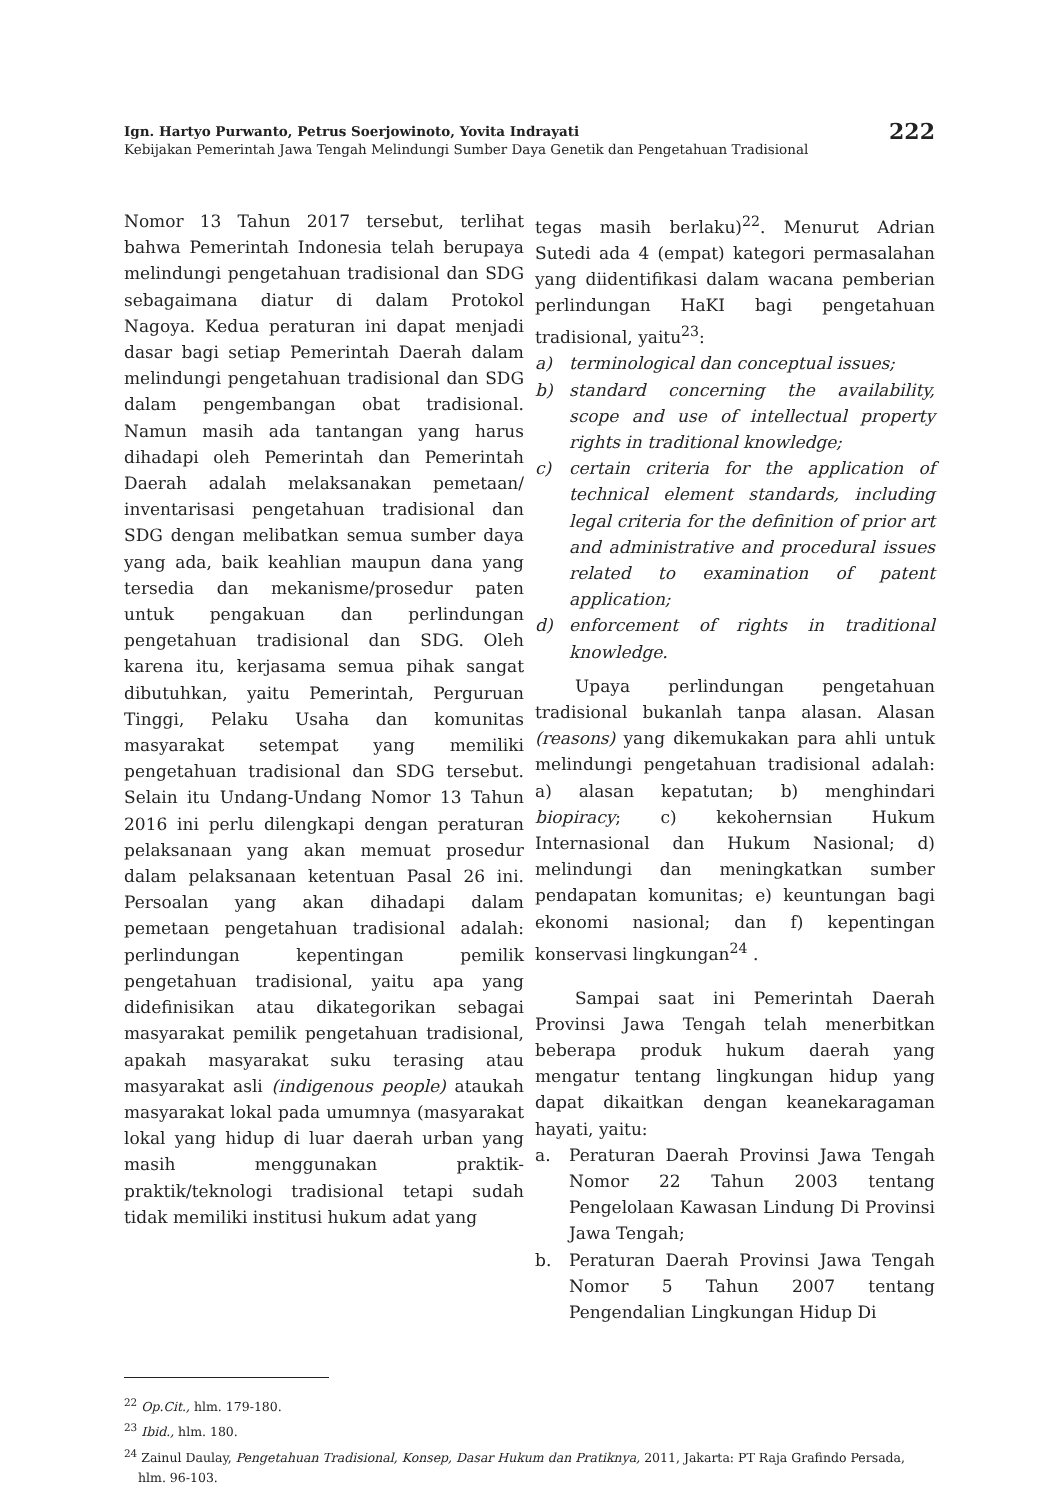Ign. Hartyo Purwanto, Petrus Soerjowinoto, Yovita Indrayati
Kebijakan Pemerintah Jawa Tengah Melindungi Sumber Daya Genetik dan Pengetahuan Tradisional
222
Nomor 13 Tahun 2017 tersebut, terlihat bahwa Pemerintah Indonesia telah berupaya melindungi pengetahuan tradisional dan SDG sebagaimana diatur di dalam Protokol Nagoya. Kedua peraturan ini dapat menjadi dasar bagi setiap Pemerintah Daerah dalam melindungi pengetahuan tradisional dan SDG dalam pengembangan obat tradisional. Namun masih ada tantangan yang harus dihadapi oleh Pemerintah dan Pemerintah Daerah adalah melaksanakan pemetaan/ inventarisasi pengetahuan tradisional dan SDG dengan melibatkan semua sumber daya yang ada, baik keahlian maupun dana yang tersedia dan mekanisme/prosedur paten untuk pengakuan dan perlindungan pengetahuan tradisional dan SDG. Oleh karena itu, kerjasama semua pihak sangat dibutuhkan, yaitu Pemerintah, Perguruan Tinggi, Pelaku Usaha dan komunitas masyarakat setempat yang memiliki pengetahuan tradisional dan SDG tersebut. Selain itu Undang-Undang Nomor 13 Tahun 2016 ini perlu dilengkapi dengan peraturan pelaksanaan yang akan memuat prosedur dalam pelaksanaan ketentuan Pasal 26 ini. Persoalan yang akan dihadapi dalam pemetaan pengetahuan tradisional adalah: perlindungan kepentingan pemilik pengetahuan tradisional, yaitu apa yang didefinisikan atau dikategorikan sebagai masyarakat pemilik pengetahuan tradisional, apakah masyarakat suku terasing atau masyarakat asli (indigenous people) ataukah masyarakat lokal pada umumnya (masyarakat lokal yang hidup di luar daerah urban yang masih menggunakan praktik-praktik/teknologi tradisional tetapi sudah tidak memiliki institusi hukum adat yang
tegas masih berlaku)<sup>22</sup>. Menurut Adrian Sutedi ada 4 (empat) kategori permasalahan yang diidentifikasi dalam wacana pemberian perlindungan HaKI bagi pengetahuan tradisional, yaitu<sup>23</sup>:
a) terminological dan conceptual issues;
b) standard concerning the availability, scope and use of intellectual property rights in traditional knowledge;
c) certain criteria for the application of technical element standards, including legal criteria for the definition of prior art and administrative and procedural issues related to examination of patent application;
d) enforcement of rights in traditional knowledge.
Upaya perlindungan pengetahuan tradisional bukanlah tanpa alasan. Alasan (reasons) yang dikemukakan para ahli untuk melindungi pengetahuan tradisional adalah: a) alasan kepatutan; b) menghindari biopiracy; c) kekohernsian Hukum Internasional dan Hukum Nasional; d) melindungi dan meningkatkan sumber pendapatan komunitas; e) keuntungan bagi ekonomi nasional; dan f) kepentingan konservasi lingkungan<sup>24</sup> .
Sampai saat ini Pemerintah Daerah Provinsi Jawa Tengah telah menerbitkan beberapa produk hukum daerah yang mengatur tentang lingkungan hidup yang dapat dikaitkan dengan keanekaragaman hayati, yaitu:
a. Peraturan Daerah Provinsi Jawa Tengah Nomor 22 Tahun 2003 tentang Pengelolaan Kawasan Lindung Di Provinsi Jawa Tengah;
b. Peraturan Daerah Provinsi Jawa Tengah Nomor 5 Tahun 2007 tentang Pengendalian Lingkungan Hidup Di
<sup>22</sup> Op.Cit., hlm. 179-180.
<sup>23</sup> Ibid., hlm. 180.
<sup>24</sup> Zainul Daulay, Pengetahuan Tradisional, Konsep, Dasar Hukum dan Pratiknya, 2011, Jakarta: PT Raja Grafindo Persada, hlm. 96-103.